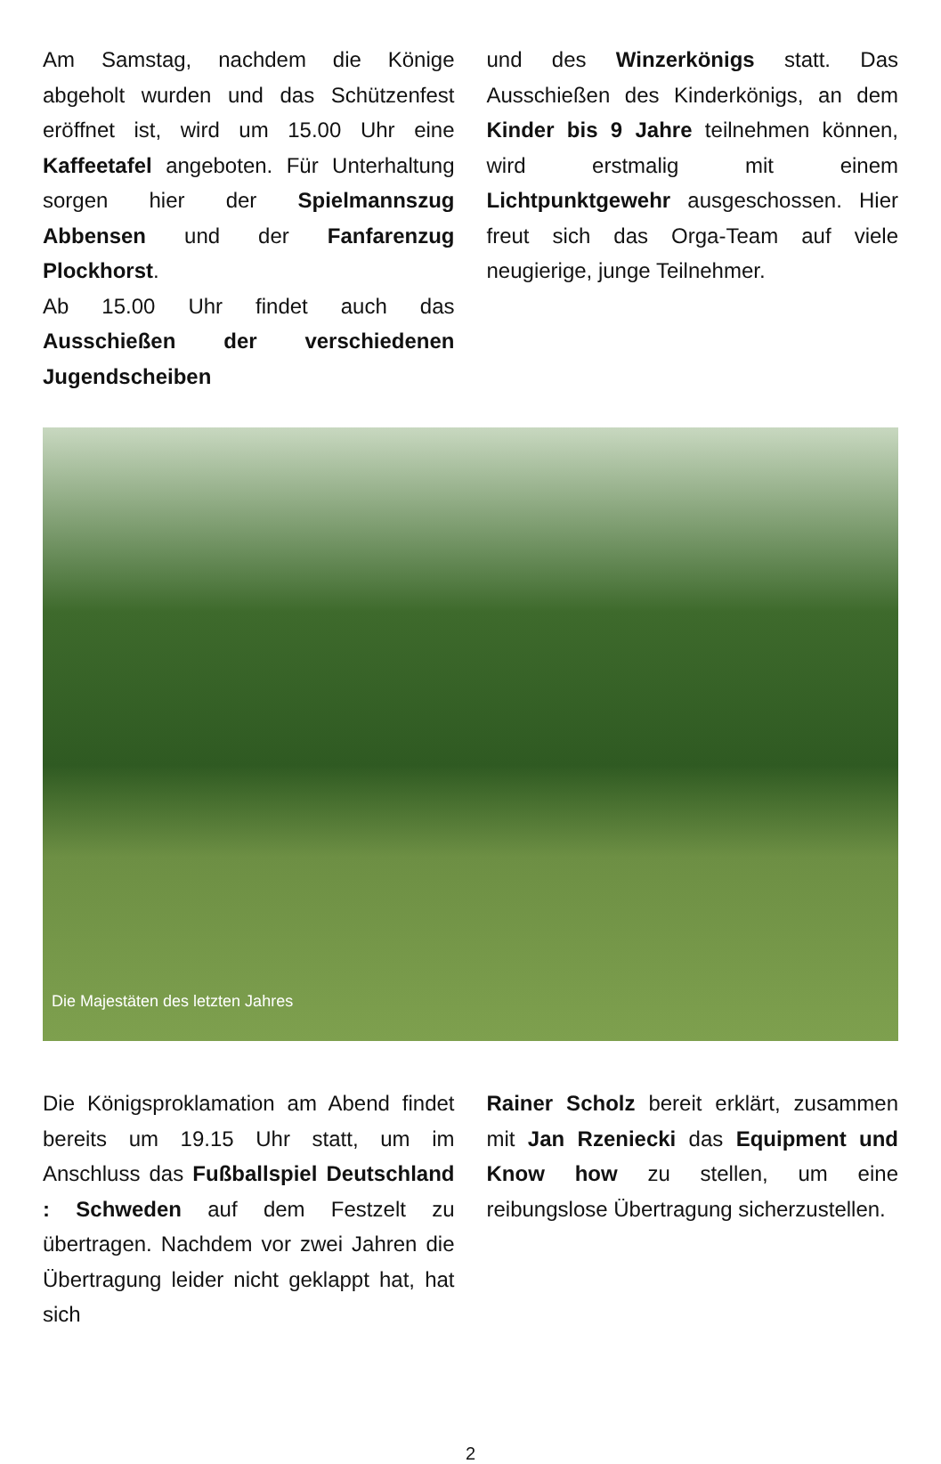Am Samstag, nachdem die Könige abgeholt wurden und das Schützenfest eröffnet ist, wird um 15.00 Uhr eine Kaffeetafel angeboten. Für Unterhaltung sorgen hier der Spielmannszug Abbensen und der Fanfarenzug Plockhorst.
Ab 15.00 Uhr findet auch das Ausschießen der verschiedenen Jugendscheiben
und des Winzerkönigs statt. Das Ausschießen des Kinderkönigs, an dem Kinder bis 9 Jahre teilnehmen können, wird erstmalig mit einem Lichtpunktgewehr ausgeschossen. Hier freut sich das Orga-Team auf viele neugierige, junge Teilnehmer.
Die Majestäten des letzten Jahres
Die Königsproklamation am Abend findet bereits um 19.15 Uhr statt, um im Anschluss das Fußballspiel Deutschland : Schweden auf dem Festzelt zu übertragen. Nachdem vor zwei Jahren die Übertragung leider nicht geklappt hat, hat sich
Rainer Scholz bereit erklärt, zusammen mit Jan Rzeniecki das Equipment und Know how zu stellen, um eine reibungslose Übertragung sicherzustellen.
2